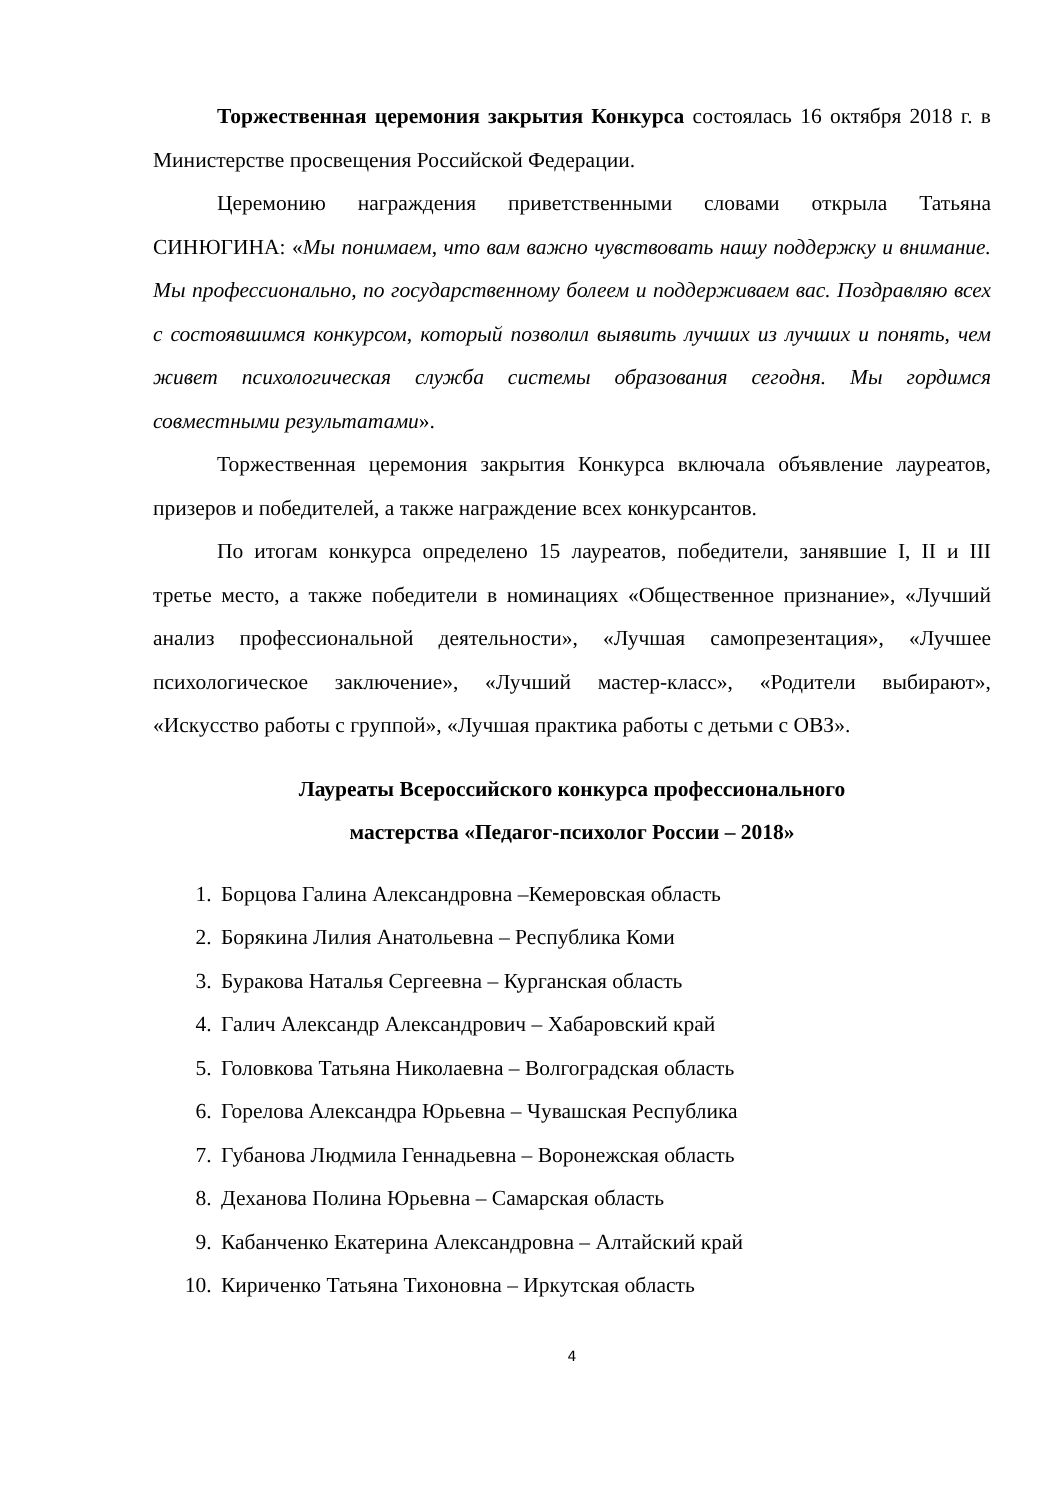Торжественная церемония закрытия Конкурса состоялась 16 октября 2018 г. в Министерстве просвещения Российской Федерации.
Церемонию награждения приветственными словами открыла Татьяна СИНЮГИНА: «Мы понимаем, что вам важно чувствовать нашу поддержку и внимание. Мы профессионально, по государственному болеем и поддерживаем вас. Поздравляю всех с состоявшимся конкурсом, который позволил выявить лучших из лучших и понять, чем живет психологическая служба системы образования сегодня. Мы гордимся совместными результатами».
Торжественная церемония закрытия Конкурса включала объявление лауреатов, призеров и победителей, а также награждение всех конкурсантов.
По итогам конкурса определено 15 лауреатов, победители, занявшие I, II и III третье место, а также победители в номинациях «Общественное признание», «Лучший анализ профессиональной деятельности», «Лучшая самопрезентация», «Лучшее психологическое заключение», «Лучший мастер-класс», «Родители выбирают», «Искусство работы с группой», «Лучшая практика работы с детьми с ОВЗ».
Лауреаты Всероссийского конкурса профессионального
мастерства «Педагог-психолог России – 2018»
1. Борцова Галина Александровна –Кемеровская область
2. Борякина Лилия Анатольевна – Республика Коми
3. Буракова Наталья Сергеевна – Курганская область
4. Галич Александр Александрович – Хабаровский край
5. Головкова Татьяна Николаевна – Волгоградская область
6. Горелова Александра Юрьевна – Чувашская Республика
7. Губанова Людмила Геннадьевна – Воронежская область
8. Деханова Полина Юрьевна – Самарская область
9. Кабанченко Екатерина Александровна – Алтайский край
10. Кириченко Татьяна Тихоновна – Иркутская область
4